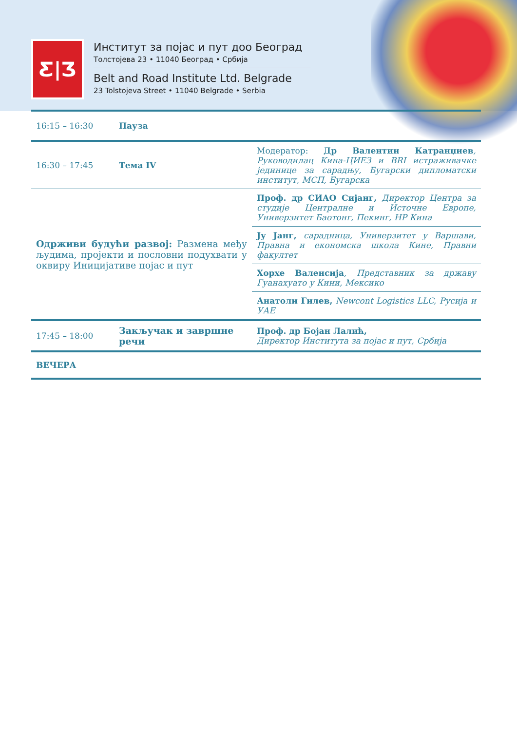Ƹ|Ʒ
Институт за појас и пут доо Београд
Толстојева 23 • 11040 Београд • Србија
Belt and Road Institute Ltd. Belgrade
23 Tolstojeva Street • 11040 Belgrade • Serbia
| 16:15 – 16:30 | Пауза | |
| 16:30 – 17:45 | Тема IV | Модератор: Др Валентин Катранџиев , Руководилац Кина-ЦИЕЗ и BRI истраживачке јединице за сарадњу, Бугарски дипломатски институт, МСП, Бугарска |
| Одрживи будући развој: Размена међу људима, пројекти и пословни подухвати у оквиру Иницијативе појас и пут | | Проф. др СИАО Сијанг, Директор Центра за студије Централне и Источне Европе, Универзитет Баотонг, Пекинг, НР Кина |
| | | Ју Јанг, сарадница, Универзитет у Варшави, Правна и економска школа Кине, Правни факултет |
| | | Хорхе Валенсија , Представник за државу Гуанахуато у Кини, Мексико |
| | | Анатоли Гилев, Newcont Logistics LLC, Русија и УАЕ |
| 17:45 – 18:00 | Закључак и завршне речи | Проф. др Бојан Лалић, Директор Института за појас и пут, Србија |
| ВЕЧЕРА | | |